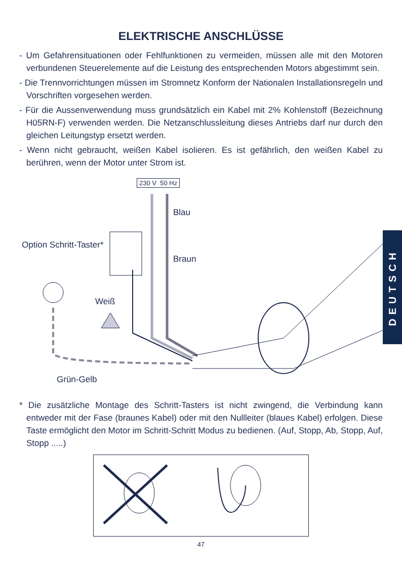ELEKTRISCHE ANSCHLÜSSE
- Um Gefahrensituationen oder Fehlfunktionen zu vermeiden, müssen alle mit den Motoren verbundenen Steuerelemente auf die Leistung des entsprechenden Motors abgestimmt sein.
- Die Trennvorrichtungen müssen im Stromnetz Konform der Nationalen Installationsregeln und Vorschriften vorgesehen werden.
- Für die Aussenverwendung muss grundsätzlich ein Kabel mit 2% Kohlenstoff (Bezeichnung H05RN-F) verwenden werden. Die Netzanschlussleitung dieses Antriebs darf nur durch den gleichen Leitungstyp ersetzt werden.
- Wenn nicht gebraucht, weißen Kabel isolieren. Es ist gefährlich, den weißen Kabel zu berühren, wenn der Motor unter Strom ist.
230 V 50 Hz
Blau
Option Schritt-Taster*
Braun
Weiß
Grün-Gelb
DEUTSCH
* Die zusätzliche Montage des Schritt-Tasters ist nicht zwingend, die Verbindung kann entweder mit der Fase (braunes Kabel) oder mit den Nullleiter (blaues Kabel) erfolgen. Diese Taste ermöglicht den Motor im Schritt-Schritt Modus zu bedienen. (Auf, Stopp, Ab, Stopp, Auf, Stopp .....)
47